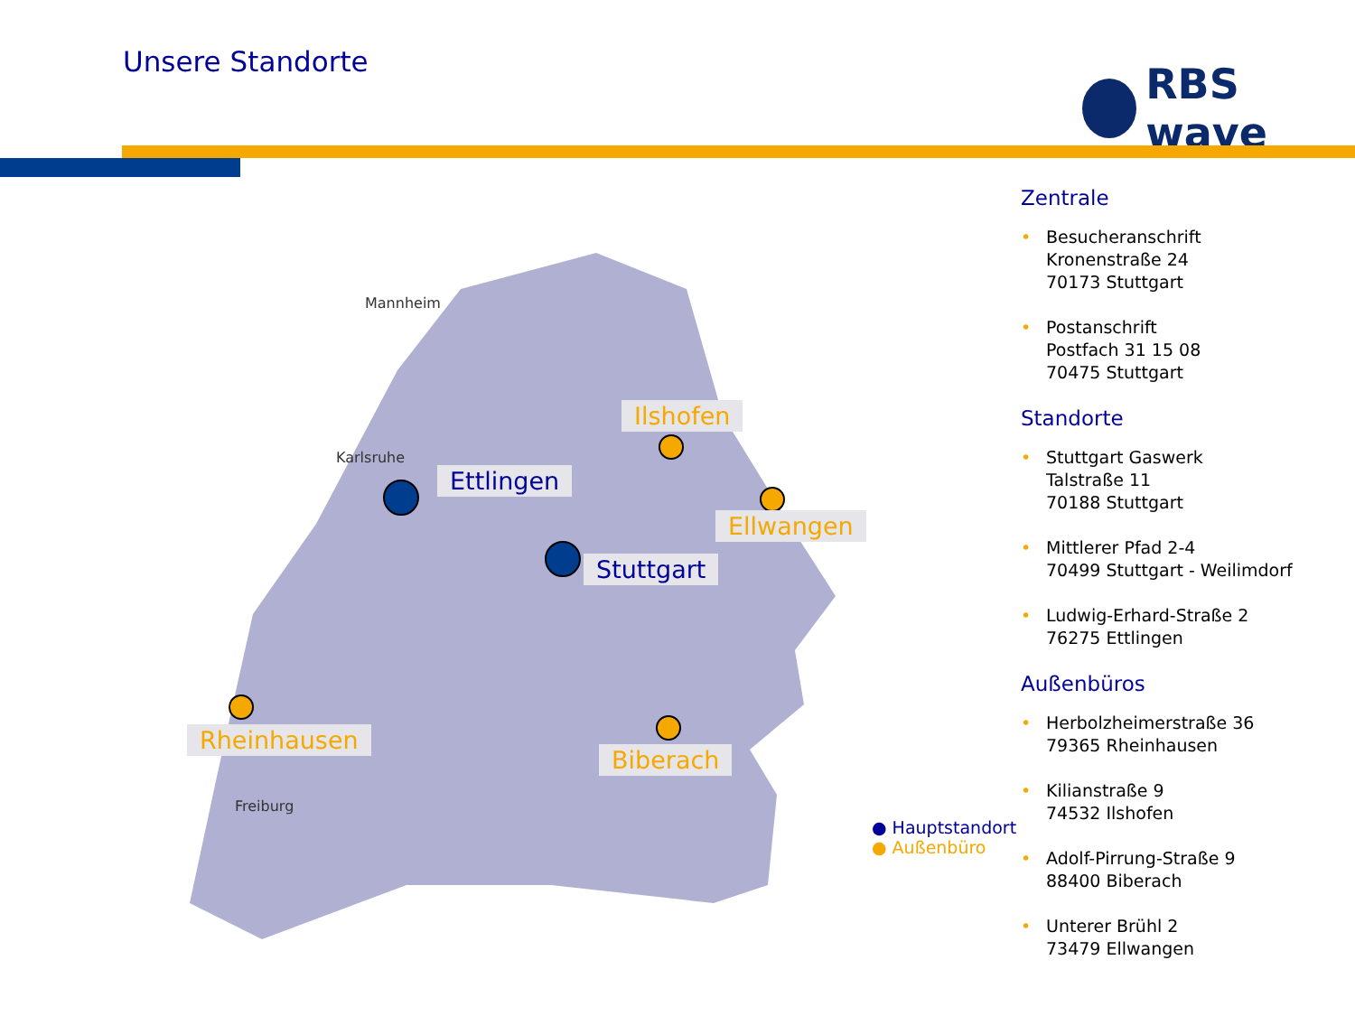Unsere Standorte RBS wave
Mannheim
Karlsruhe
Freiburg
Ilshofen
Ettlingen
Ellwangen
Stuttgart
Rheinhausen
Biberach
● Hauptstandort
● Außenbüro
Zentrale
• Besucheranschrift
Kronenstraße 24
70173 Stuttgart
• Postanschrift
Postfach 31 15 08
70475 Stuttgart
Standorte
• Stuttgart Gaswerk
Talstraße 11
70188 Stuttgart
• Mittlerer Pfad 2-4
70499 Stuttgart - Weilimdorf
• Ludwig-Erhard-Straße 2
76275 Ettlingen
Außenbüros
• Herbolzheimerstraße 36
79365 Rheinhausen
• Kilianstraße 9
74532 Ilshofen
• Adolf-Pirrung-Straße 9
88400 Biberach
• Unterer Brühl 2
73479 Ellwangen